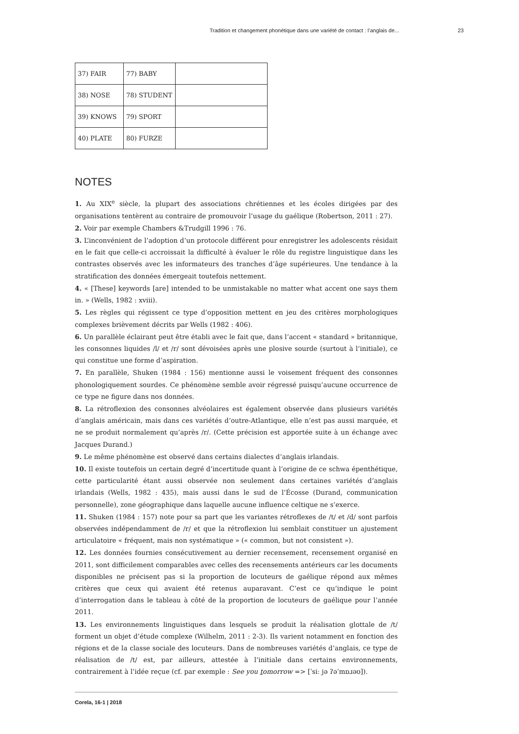Tradition et changement phonétique dans une variété de contact : l’anglais de... 23
| 37) FAIR | 77) BABY | |
| 38) NOSE | 78) STUDENT | |
| 39) KNOWS | 79) SPORT | |
| 40) PLATE | 80) FURZE | |
NOTES
1. Au XIX<sup>e</sup> siècle, la plupart des associations chrétiennes et les écoles dirigées par des organisations tentèrent au contraire de promouvoir l’usage du gaélique (Robertson, 2011 : 27).
2. Voir par exemple Chambers &Trudgill 1996 : 76.
3. L’inconvénient de l’adoption d’un protocole différent pour enregistrer les adolescents résidait en le fait que celle-ci accroissait la difficulté à évaluer le rôle du registre linguistique dans les contrastes observés avec les informateurs des tranches d’âge supérieures. Une tendance à la stratification des données émergeait toutefois nettement.
4. « [These] keywords [are] intended to be unmistakable no matter what accent one says them in. » (Wells, 1982 : xviii).
5. Les règles qui régissent ce type d’opposition mettent en jeu des critères morphologiques complexes brièvement décrits par Wells (1982 : 406).
6. Un parallèle éclairant peut être établi avec le fait que, dans l’accent « standard » britannique, les consonnes liquides /l/ et /r/ sont dévoisées après une plosive sourde (surtout à l’initiale), ce qui constitue une forme d’aspiration.
7. En parallèle, Shuken (1984 : 156) mentionne aussi le voisement fréquent des consonnes phonologiquement sourdes. Ce phénomène semble avoir régressé puisqu’aucune occurrence de ce type ne figure dans nos données.
8. La rétroflexion des consonnes alvéolaires est également observée dans plusieurs variétés d’anglais américain, mais dans ces variétés d’outre-Atlantique, elle n’est pas aussi marquée, et ne se produit normalement qu’après /r/. (Cette précision est apportée suite à un échange avec Jacques Durand.)
9. Le même phénomène est observé dans certains dialectes d’anglais irlandais.
10. Il existe toutefois un certain degré d’incertitude quant à l’origine de ce schwa épenthétique, cette particularité étant aussi observée non seulement dans certaines variétés d’anglais irlandais (Wells, 1982 : 435), mais aussi dans le sud de l’Écosse (Durand, communication personnelle), zone géographique dans laquelle aucune influence celtique ne s’exerce.
11. Shuken (1984 : 157) note pour sa part que les variantes rétroflexes de /t/ et /d/ sont parfois observées indépendamment de /r/ et que la rétroflexion lui semblait constituer un ajustement articulatoire « fréquent, mais non systématique » (« common, but not consistent »).
12. Les données fournies consécutivement au dernier recensement, recensement organisé en 2011, sont difficilement comparables avec celles des recensements antérieurs car les documents disponibles ne précisent pas si la proportion de locuteurs de gaélique répond aux mêmes critères que ceux qui avaient été retenus auparavant. C’est ce qu’indique le point d’interrogation dans le tableau à côté de la proportion de locuteurs de gaélique pour l’année 2011.
13. Les environnements linguistiques dans lesquels se produit la réalisation glottale de /t/ forment un objet d’étude complexe (Wilhelm, 2011 : 2-3). Ils varient notamment en fonction des régions et de la classe sociale des locuteurs. Dans de nombreuses variétés d’anglais, ce type de réalisation de /t/ est, par ailleurs, attestée à l’initiale dans certains environnements, contrairement à l’idée reçue (cf. par exemple : See you tomorrow => [ˈsiː jə ʔəˈmɒɹəʊ]).
Corela, 16-1 | 2018